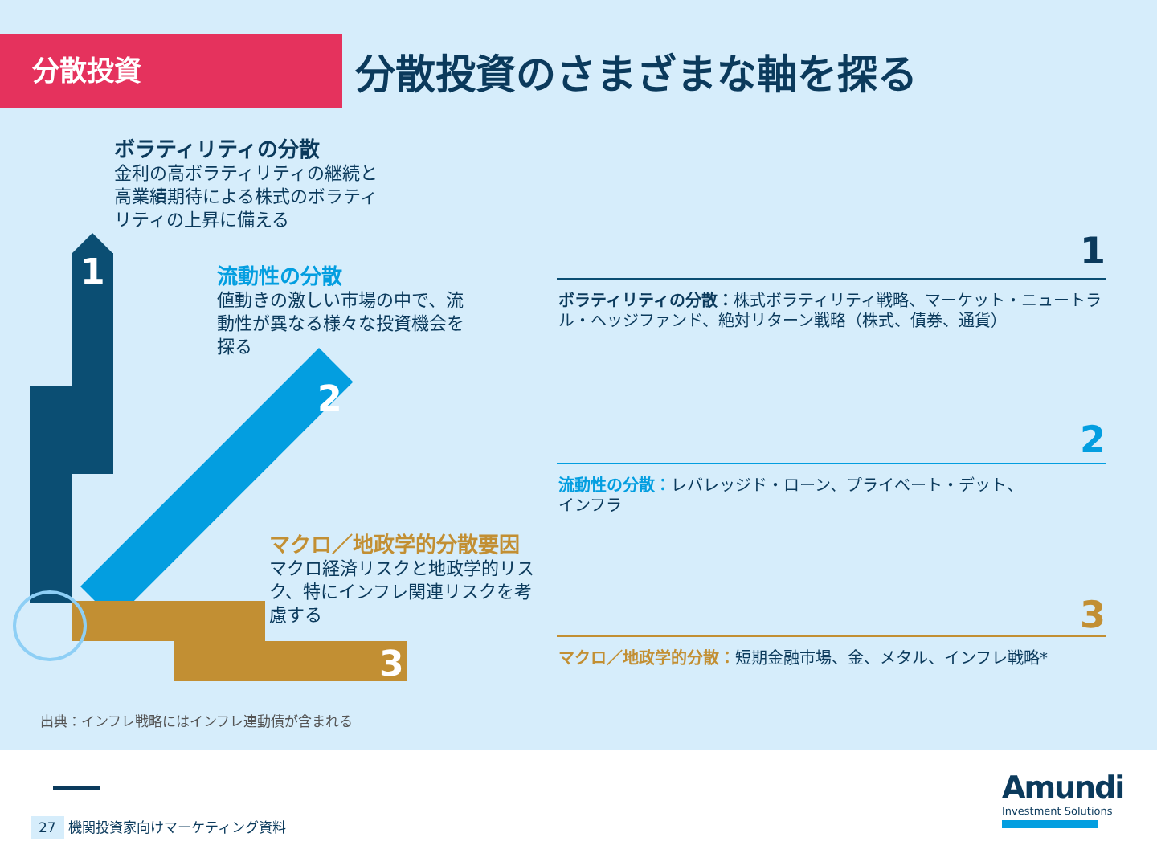分散投資
分散投資のさまざまな軸を探る
1
2
3
ボラティリティの分散
金利の高ボラティリティの継続と
高業績期待による株式のボラティ
リティの上昇に備える
流動性の分散
値動きの激しい市場の中で、流
動性が異なる様々な投資機会を
探る
マクロ／地政学的分散要因
マクロ経済リスクと地政学的リス
ク、特にインフレ関連リスクを考
慮する
1
ボラティリティの分散：株式ボラティリティ戦略、マーケット・ニュートラル・ヘッジファンド、絶対リターン戦略（株式、債券、通貨）
2
流動性の分散：レバレッジド・ローン、プライベート・デット、
インフラ
3
マクロ／地政学的分散：短期金融市場、金、メタル、インフレ戦略*
出典：インフレ戦略にはインフレ連動債が含まれる
27 機関投資家向けマーケティング資料
Amundi
Investment Solutions